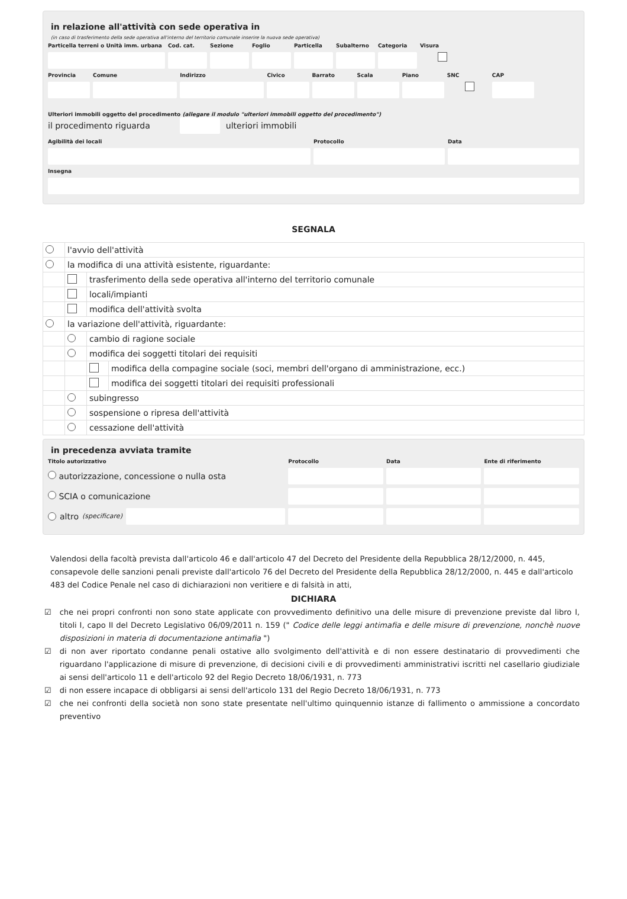in relazione all'attività con sede operativa in
(in caso di trasferimento della sede operativa all'interno del territorio comunale inserire la nuova sede operativa)
Particella terreni o Unità imm. urbana
Cod. cat. Sezione Foglio Particella Subalterno Categoria Visura
Provincia Comune Indirizzo Civico Barrato Scala Piano SNC CAP
Ulteriori immobili oggetto del procedimento (allegare il modulo "ulteriori immobili oggetto del procedimento")
il procedimento riguarda ulteriori immobili
Agibilità dei locali Protocollo Data
Insegna
SEGNALA
| | l'avvio dell'attività | | |
| | la modifica di una attività esistente, riguardante: | | |
| | | trasferimento della sede operativa all'interno del territorio comunale | |
| | | locali/impianti | |
| | | modifica dell'attività svolta | |
| | la variazione dell'attività, riguardante: | | |
| | | cambio di ragione sociale | |
| | | modifica dei soggetti titolari dei requisiti | |
| | | | modifica della compagine sociale (soci, membri dell'organo di amministrazione, ecc.) |
| | | | modifica dei soggetti titolari dei requisiti professionali |
| | | subingresso | |
| | | sospensione o ripresa dell'attività | |
| | | cessazione dell'attività | |
in precedenza avviata tramite
Titolo autorizzativo Protocollo Data Ente di riferimento
autorizzazione, concessione o nulla osta
SCIA o comunicazione
altro (specificare)
Valendosi della facoltà prevista dall'articolo 46 e dall'articolo 47 del Decreto del Presidente della Repubblica 28/12/2000, n. 445, consapevole delle sanzioni penali previste dall'articolo 76 del Decreto del Presidente della Repubblica 28/12/2000, n. 445 e dall'articolo 483 del Codice Penale nel caso di dichiarazioni non veritiere e di falsità in atti,
DICHIARA
☑ che nei propri confronti non sono state applicate con provvedimento definitivo una delle misure di prevenzione previste dal libro I, titoli I, capo II del Decreto Legislativo 06/09/2011 n. 159 (" Codice delle leggi antimafia e delle misure di prevenzione, nonchè nuove disposizioni in materia di documentazione antimafia ")
☑ di non aver riportato condanne penali ostative allo svolgimento dell'attività e di non essere destinatario di provvedimenti che riguardano l'applicazione di misure di prevenzione, di decisioni civili e di provvedimenti amministrativi iscritti nel casellario giudiziale ai sensi dell'articolo 11 e dell'articolo 92 del Regio Decreto 18/06/1931, n. 773
☑ di non essere incapace di obbligarsi ai sensi dell'articolo 131 del Regio Decreto 18/06/1931, n. 773
☑ che nei confronti della società non sono state presentate nell'ultimo quinquennio istanze di fallimento o ammissione a concordato preventivo